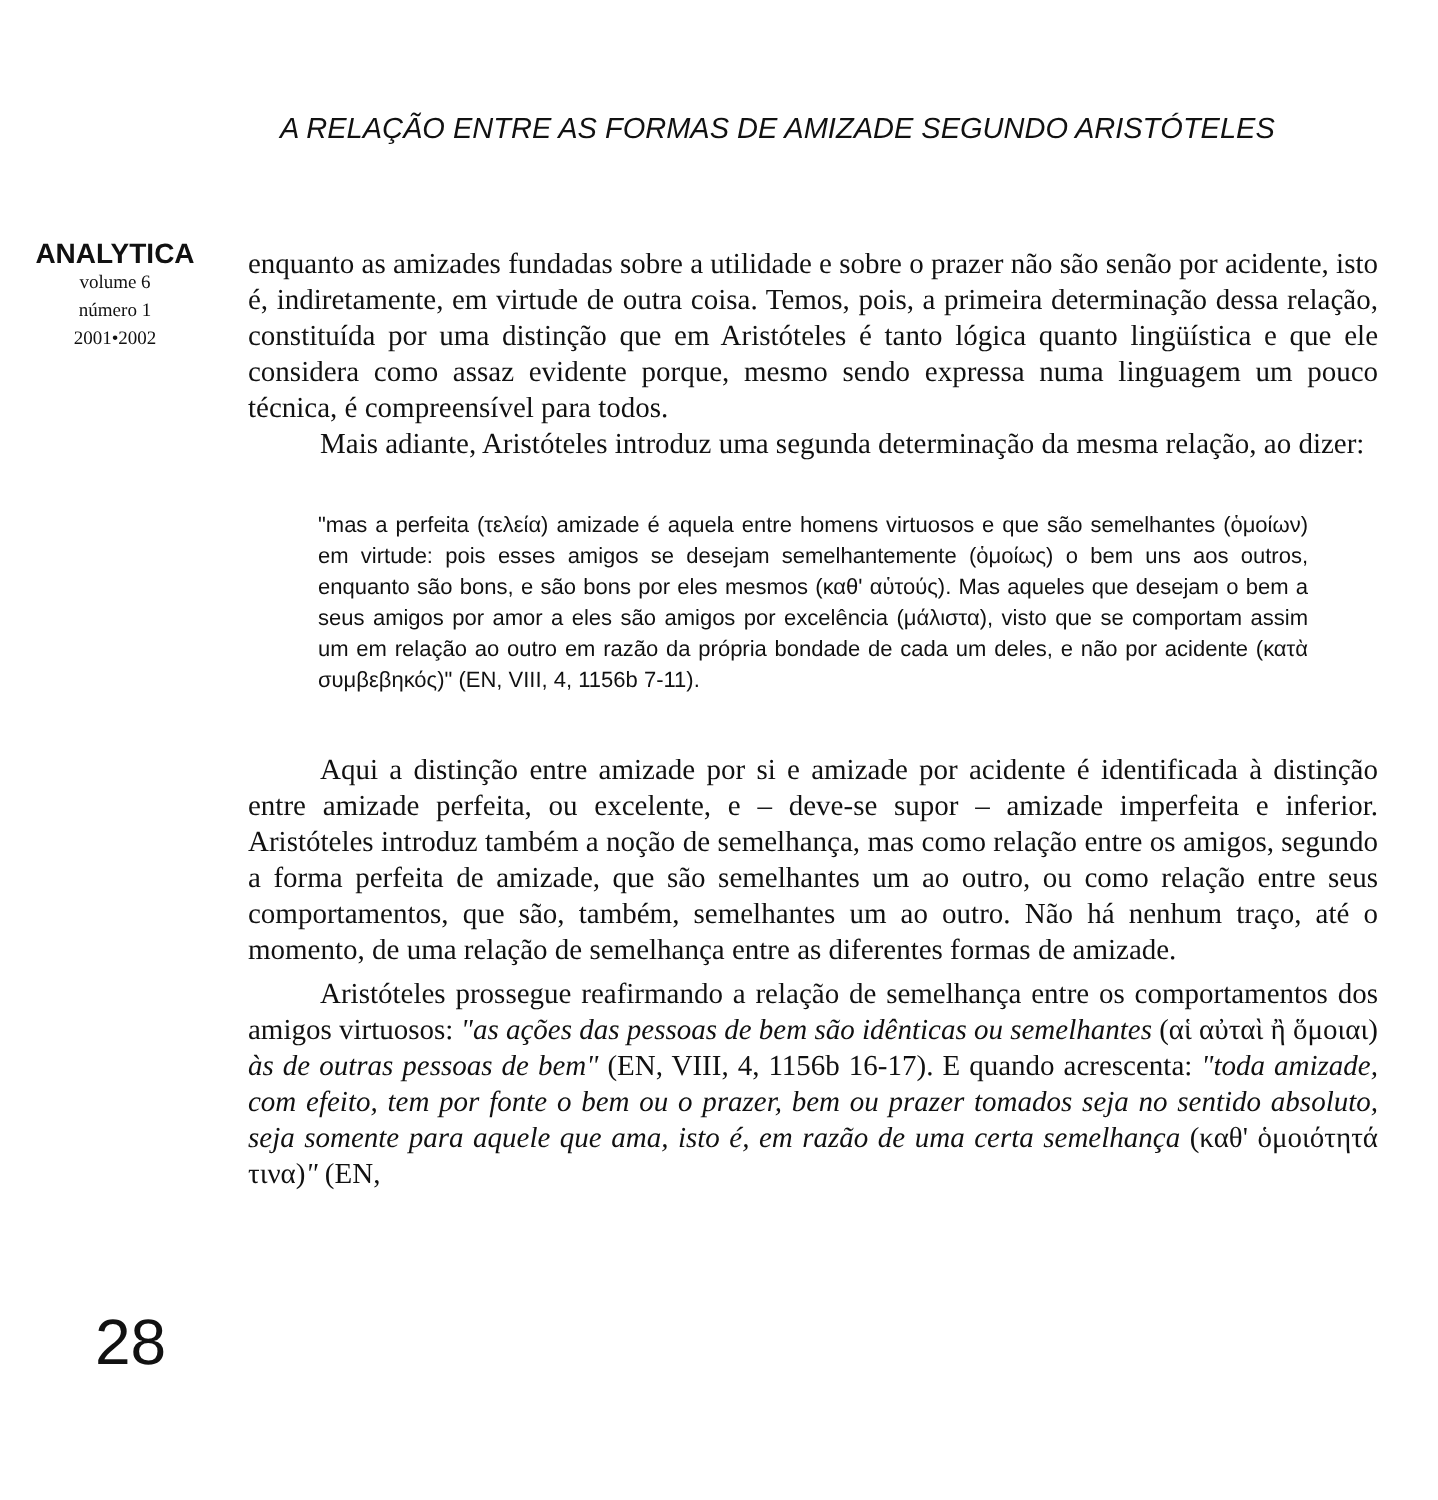A RELAÇÃO ENTRE AS FORMAS DE AMIZADE SEGUNDO ARISTÓTELES
ANALYTICA
volume 6
número 1
2001•2002
enquanto as amizades fundadas sobre a utilidade e sobre o prazer não são senão por acidente, isto é, indiretamente, em virtude de outra coisa. Temos, pois, a primeira determinação dessa relação, constituída por uma distinção que em Aristóteles é tanto lógica quanto lingüística e que ele considera como assaz evidente porque, mesmo sendo expressa numa linguagem um pouco técnica, é compreensível para todos.
Mais adiante, Aristóteles introduz uma segunda determinação da mesma relação, ao dizer:
"mas a perfeita (τελεία) amizade é aquela entre homens virtuosos e que são semelhantes (ὁμοίων) em virtude: pois esses amigos se desejam semelhantemente (ὁμοίως) o bem uns aos outros, enquanto são bons, e são bons por eles mesmos (καθ' αὑτούς). Mas aqueles que desejam o bem a seus amigos por amor a eles são amigos por excelência (μάλιστα), visto que se comportam assim um em relação ao outro em razão da própria bondade de cada um deles, e não por acidente (κατὰ συμβεβηκός)" (EN, VIII, 4, 1156b 7-11).
Aqui a distinção entre amizade por si e amizade por acidente é identificada à distinção entre amizade perfeita, ou excelente, e – deve-se supor – amizade imperfeita e inferior. Aristóteles introduz também a noção de semelhança, mas como relação entre os amigos, segundo a forma perfeita de amizade, que são semelhantes um ao outro, ou como relação entre seus comportamentos, que são, também, semelhantes um ao outro. Não há nenhum traço, até o momento, de uma relação de semelhança entre as diferentes formas de amizade.
Aristóteles prossegue reafirmando a relação de semelhança entre os comportamentos dos amigos virtuosos: "as ações das pessoas de bem são idênticas ou semelhantes (αἱ αὐταὶ ἢ ὅμοιαι) às de outras pessoas de bem" (EN, VIII, 4, 1156b 16-17). E quando acrescenta: "toda amizade, com efeito, tem por fonte o bem ou o prazer, bem ou prazer tomados seja no sentido absoluto, seja somente para aquele que ama, isto é, em razão de uma certa semelhança (καθ' ὁμοιότητά τινα)" (EN,
28